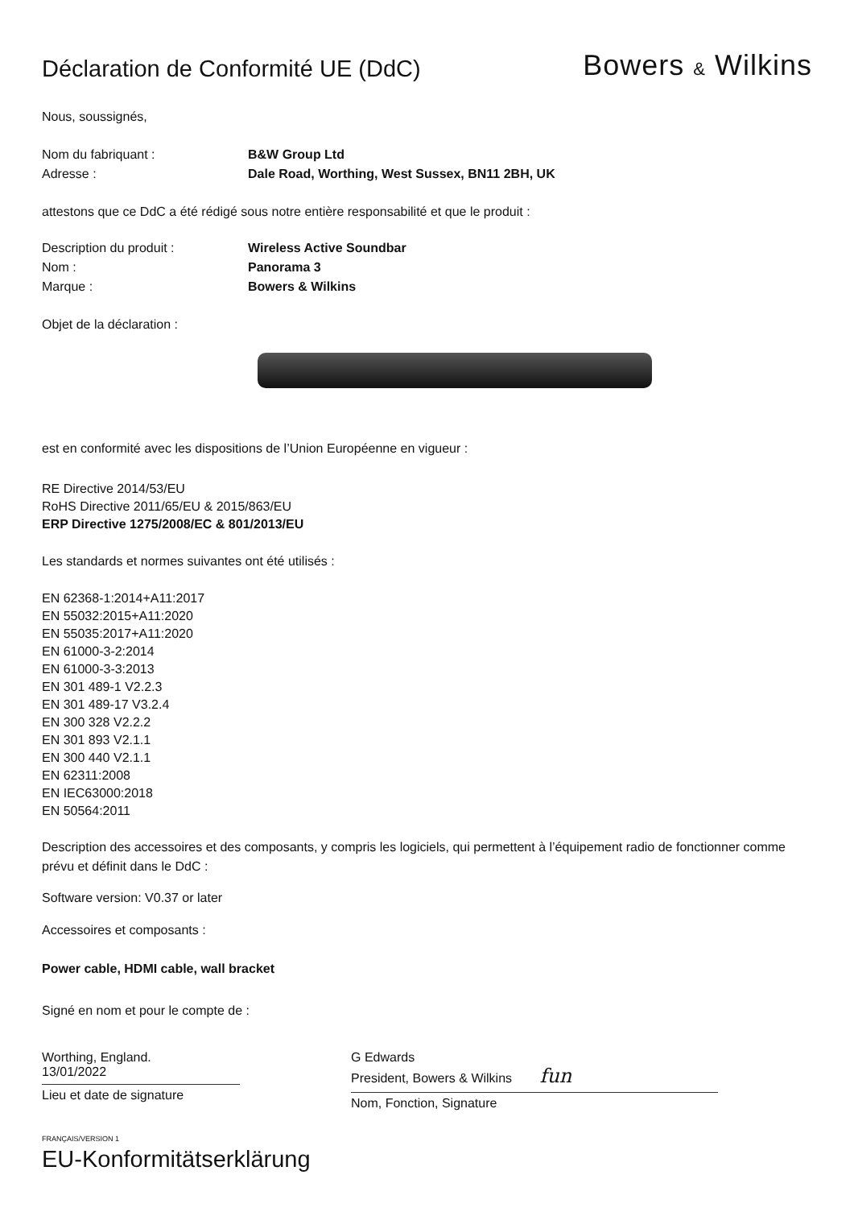Déclaration de Conformité UE (DdC)
Bowers & Wilkins
Nous, soussignés,
Nom du fabriquant : B&W Group Ltd
Adresse : Dale Road, Worthing, West Sussex, BN11 2BH, UK
attestons que ce DdC a été rédigé sous notre entière responsabilité et que le produit :
Description du produit : Wireless Active Soundbar
Nom : Panorama 3
Marque : Bowers & Wilkins
Objet de la déclaration :
est en conformité avec les dispositions de l’Union Européenne en vigueur :
RE Directive 2014/53/EU
RoHS Directive 2011/65/EU & 2015/863/EU
ERP Directive 1275/2008/EC & 801/2013/EU
Les standards et normes suivantes ont été utilisés :
EN 62368-1:2014+A11:2017
EN 55032:2015+A11:2020
EN 55035:2017+A11:2020
EN 61000-3-2:2014
EN 61000-3-3:2013
EN 301 489-1 V2.2.3
EN 301 489-17 V3.2.4
EN 300 328 V2.2.2
EN 301 893 V2.1.1
EN 300 440 V2.1.1
EN 62311:2008
EN IEC63000:2018
EN 50564:2011
Description des accessoires et des composants, y compris les logiciels, qui permettent à l’équipement radio de fonctionner comme prévu et définit dans le DdC :
Software version: V0.37 or later
Accessoires et composants :
Power cable, HDMI cable, wall bracket
Signé en nom et pour le compte de :
Worthing, England.
13/01/2022
Lieu et date de signature
G Edwards
President, Bowers & Wilkins fun
Nom, Fonction, Signature
FRANÇAIS/VERSION 1
EU-Konformitätserklärung